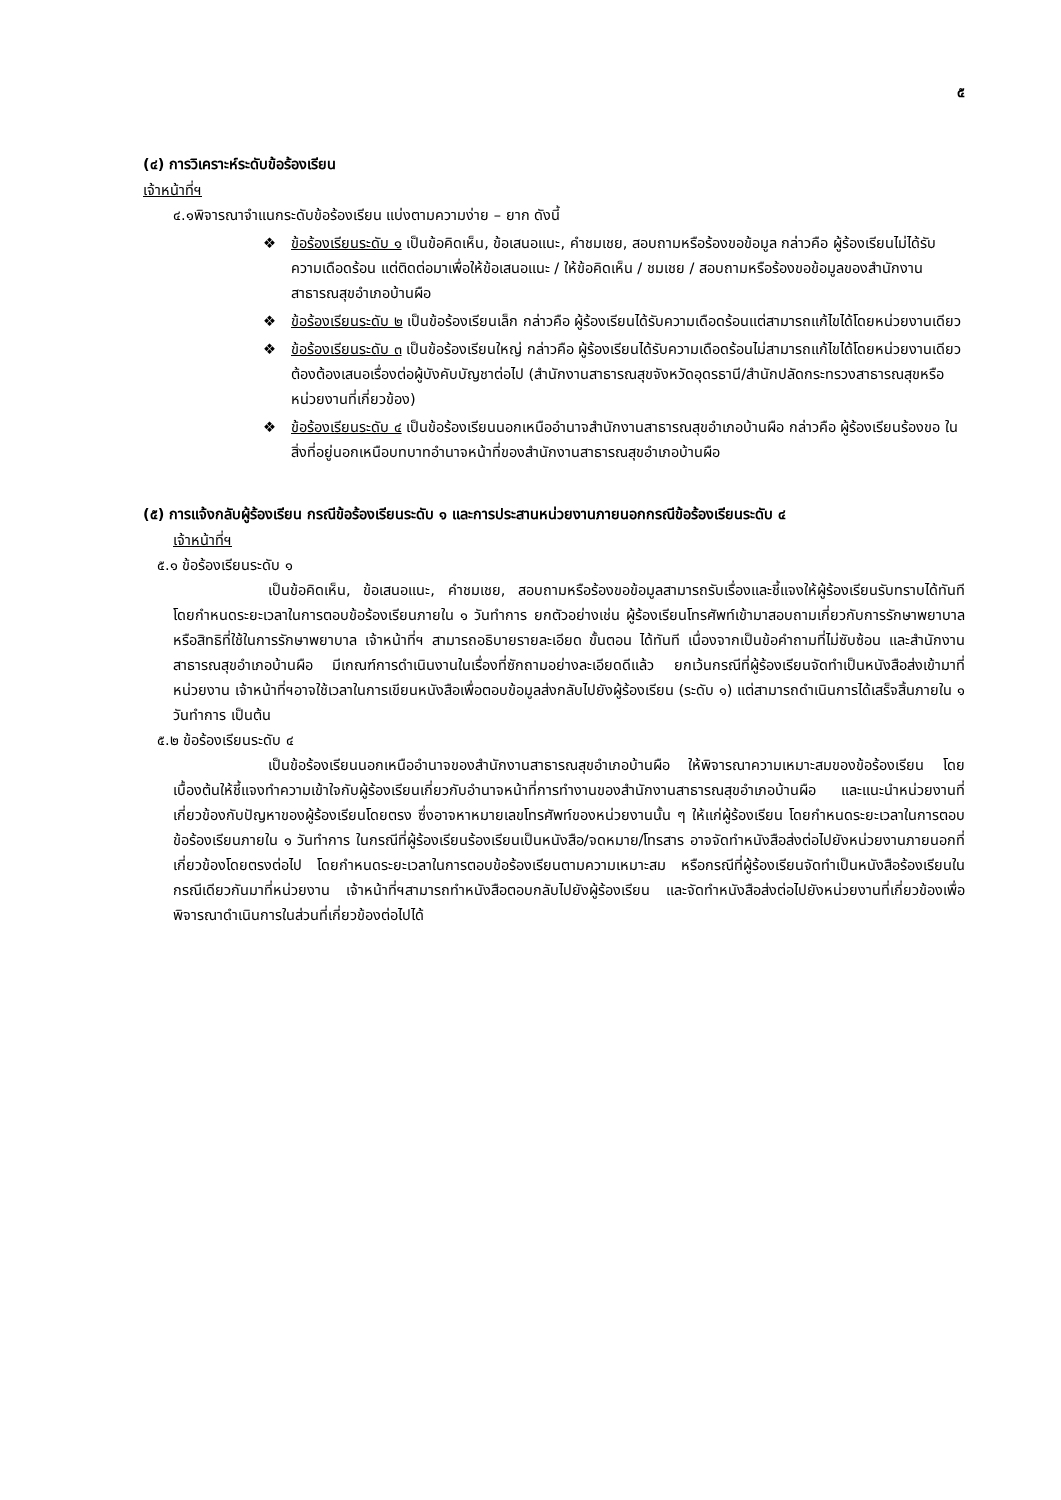๕
(๔) การวิเคราะห์ระดับข้อร้องเรียน
เจ้าหน้าที่ฯ
๔.๑พิจารณาจำแนกระดับข้อร้องเรียน แบ่งตามความง่าย – ยาก ดังนี้
❖ ข้อร้องเรียนระดับ ๑ เป็นข้อคิดเห็น, ข้อเสนอแนะ, คำชมเชย, สอบถามหรือร้องขอข้อมูล กล่าวคือ ผู้ร้องเรียนไม่ได้รับความเดือดร้อน แต่ติดต่อมาเพื่อให้ข้อเสนอแนะ / ให้ข้อคิดเห็น / ชมเชย / สอบถามหรือร้องขอข้อมูลของสำนักงานสาธารณสุขอำเภอบ้านผือ
❖ ข้อร้องเรียนระดับ ๒ เป็นข้อร้องเรียนเล็ก กล่าวคือ ผู้ร้องเรียนได้รับความเดือดร้อนแต่สามารถแก้ไขได้โดยหน่วยงานเดียว
❖ ข้อร้องเรียนระดับ ๓ เป็นข้อร้องเรียนใหญ่ กล่าวคือ ผู้ร้องเรียนได้รับความเดือดร้อนไม่สามารถแก้ไขได้โดยหน่วยงานเดียว ต้องต้องเสนอเรื่องต่อผู้บังคับบัญชาต่อไป (สำนักงานสาธารณสุขจังหวัดอุดรธานี/สำนักปลัดกระทรวงสาธารณสุขหรือหน่วยงานที่เกี่ยวข้อง)
❖ ข้อร้องเรียนระดับ ๔ เป็นข้อร้องเรียนนอกเหนืออำนาจสำนักงานสาธารณสุขอำเภอบ้านผือ กล่าวคือ ผู้ร้องเรียนร้องขอ ในสิ่งที่อยู่นอกเหนือบทบาทอำนาจหน้าที่ของสำนักงานสาธารณสุขอำเภอบ้านผือ
(๕) การแจ้งกลับผู้ร้องเรียน กรณีข้อร้องเรียนระดับ ๑ และการประสานหน่วยงานภายนอกกรณีข้อร้องเรียนระดับ ๔
เจ้าหน้าที่ฯ
๕.๑ ข้อร้องเรียนระดับ ๑
เป็นข้อคิดเห็น, ข้อเสนอแนะ, คำชมเชย, สอบถามหรือร้องขอข้อมูลสามารถรับเรื่องและชี้แจงให้ผู้ร้องเรียนรับทราบได้ทันที โดยกำหนดระยะเวลาในการตอบข้อร้องเรียนภายใน ๑ วันทำการ ยกตัวอย่างเช่น ผู้ร้องเรียนโทรศัพท์เข้ามาสอบถามเกี่ยวกับการรักษาพยาบาลหรือสิทธิที่ใช้ในการรักษาพยาบาล เจ้าหน้าที่ฯ สามารถอธิบายรายละเอียด ขั้นตอน ได้ทันที เนื่องจากเป็นข้อคำถามที่ไม่ซับซ้อน และสำนักงานสาธารณสุขอำเภอบ้านผือ มีเกณฑ์การดำเนินงานในเรื่องที่ซักถามอย่างละเอียดดีแล้ว ยกเว้นกรณีที่ผู้ร้องเรียนจัดทำเป็นหนังสือส่งเข้ามาที่หน่วยงาน เจ้าหน้าที่ฯอาจใช้เวลาในการเขียนหนังสือเพื่อตอบข้อมูลส่งกลับไปยังผู้ร้องเรียน (ระดับ ๑) แต่สามารถดำเนินการได้เสร็จสิ้นภายใน ๑ วันทำการ เป็นต้น
๕.๒ ข้อร้องเรียนระดับ ๔
เป็นข้อร้องเรียนนอกเหนืออำนาจของสำนักงานสาธารณสุขอำเภอบ้านผือ ให้พิจารณาความเหมาะสมของข้อร้องเรียน โดยเบื้องต้นให้ชี้แจงทำความเข้าใจกับผู้ร้องเรียนเกี่ยวกับอำนาจหน้าที่การทำงานของสำนักงานสาธารณสุขอำเภอบ้านผือ และแนะนำหน่วยงานที่เกี่ยวข้องกับปัญหาของผู้ร้องเรียนโดยตรง ซึ่งอาจหาหมายเลขโทรศัพท์ของหน่วยงานนั้น ๆ ให้แก่ผู้ร้องเรียน โดยกำหนดระยะเวลาในการตอบข้อร้องเรียนภายใน ๑ วันทำการ ในกรณีที่ผู้ร้องเรียนร้องเรียนเป็นหนังสือ/จดหมาย/โทรสาร อาจจัดทำหนังสือส่งต่อไปยังหน่วยงานภายนอกที่เกี่ยวข้องโดยตรงต่อไป โดยกำหนดระยะเวลาในการตอบข้อร้องเรียนตามความเหมาะสม หรือกรณีที่ผู้ร้องเรียนจัดทำเป็นหนังสือร้องเรียนในกรณีเดียวกันมาที่หน่วยงาน เจ้าหน้าที่ฯสามารถทำหนังสือตอบกลับไปยังผู้ร้องเรียน และจัดทำหนังสือส่งต่อไปยังหน่วยงานที่เกี่ยวข้องเพื่อพิจารณาดำเนินการในส่วนที่เกี่ยวข้องต่อไปได้